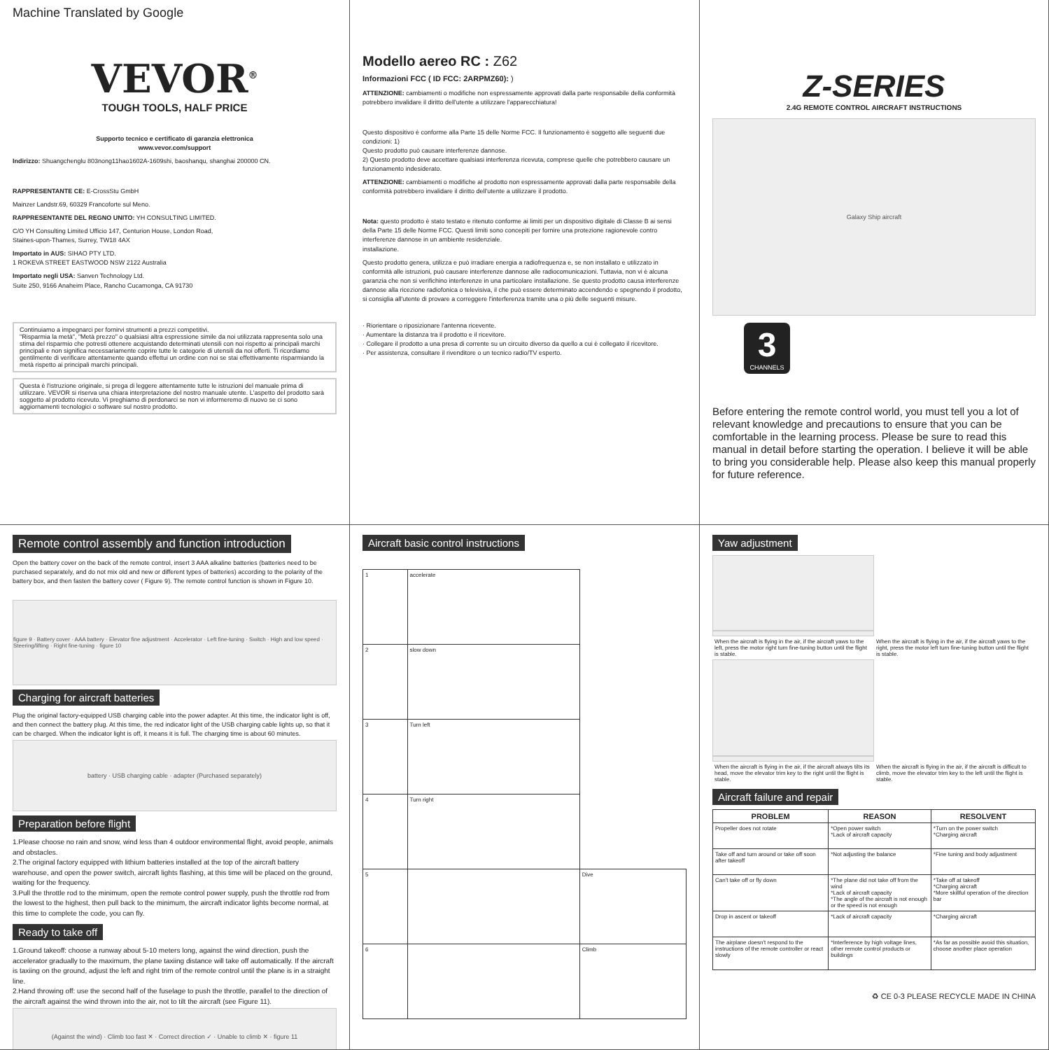Machine Translated by Google
VEVOR<sup>®</sup>
TOUGH TOOLS, HALF PRICE
Supporto tecnico e certificato di garanzia elettronica
www.vevor.com/support
Indirizzo: Shuangchenglu 803nong11hao1602A-1609shi, baoshanqu, shanghai 200000 CN.
RAPPRESENTANTE CE: E-CrossStu GmbH
Mainzer Landstr.69, 60329 Francoforte sul Meno.
RAPPRESENTANTE DEL REGNO UNITO: YH CONSULTING LIMITED.
C/O YH Consulting Limited Ufficio 147, Centurion House, London Road,
Staines-upon-Thames, Surrey, TW18 4AX
Importato in AUS: SIHAO PTY LTD.
1 ROKEVA STREET EASTWOOD NSW 2122 Australia
Importato negli USA: Sanven Technology Ltd.
Suite 250, 9166 Anaheim Place, Rancho Cucamonga, CA 91730
Continuiamo a impegnarci per fornirvi strumenti a prezzi competitivi.
"Risparmia la metà", "Metà prezzo" o qualsiasi altra espressione simile da noi utilizzata rappresenta solo una stima del risparmio che potresti ottenere acquistando determinati utensili con noi rispetto ai principali marchi principali e non significa necessariamente coprire tutte le categorie di utensili da noi offerti. Ti ricordiamo gentilmente di verificare attentamente quando effettui un ordine con noi se stai effettivamente risparmiando la metà rispetto ai principali marchi principali.
Questa è l'istruzione originale, si prega di leggere attentamente tutte le istruzioni del manuale prima di utilizzare. VEVOR si riserva una chiara interpretazione del nostro manuale utente. L'aspetto del prodotto sarà soggetto al prodotto ricevuto. Vi preghiamo di perdonarci se non vi informeremo di nuovo se ci sono aggiornamenti tecnologici o software sul nostro prodotto.
Modello aereo RC : Z62
Informazioni FCC ( ID FCC: 2ARPMZ60): )
ATTENZIONE: cambiamenti o modifiche non espressamente approvati dalla parte responsabile della conformità potrebbero invalidare il diritto dell'utente a utilizzare l'apparecchiatura!
Questo dispositivo è conforme alla Parte 15 delle Norme FCC. Il funzionamento è soggetto alle seguenti due condizioni: 1)
Questo prodotto può causare interferenze dannose.
2) Questo prodotto deve accettare qualsiasi interferenza ricevuta, comprese quelle che potrebbero causare un funzionamento indesiderato.
ATTENZIONE: cambiamenti o modifiche al prodotto non espressamente approvati dalla parte responsabile della conformità potrebbero invalidare il diritto dell'utente a utilizzare il prodotto.
Nota: questo prodotto è stato testato e ritenuto conforme ai limiti per un dispositivo digitale di Classe B ai sensi della Parte 15 delle Norme FCC. Questi limiti sono concepiti per fornire una protezione ragionevole contro interferenze dannose in un ambiente residenziale.
installazione.
Questo prodotto genera, utilizza e può irradiare energia a radiofrequenza e, se non installato e utilizzato in conformità alle istruzioni, può causare interferenze dannose alle radiocomunicazioni. Tuttavia, non vi è alcuna garanzia che non si verifichino interferenze in una particolare installazione. Se questo prodotto causa interferenze dannose alla ricezione radiofonica o televisiva, il che può essere determinato accendendo e spegnendo il prodotto, si consiglia all'utente di provare a correggere l'interferenza tramite una o più delle seguenti misure.
· Riorientare o riposizionare l'antenna ricevente.
· Aumentare la distanza tra il prodotto e il ricevitore.
· Collegare il prodotto a una presa di corrente su un circuito diverso da quello a cui è collegato il ricevitore.
· Per assistenza, consultare il rivenditore o un tecnico radio/TV esperto.
Z-SERIES
2.4G REMOTE CONTROL AIRCRAFT INSTRUCTIONS
Galaxy Ship aircraft
3
CHANNELS
Before entering the remote control world, you must tell you a lot of relevant knowledge and precautions to ensure that you can be comfortable in the learning process. Please be sure to read this manual in detail before starting the operation. I believe it will be able to bring you considerable help. Please also keep this manual properly for future reference.
Remote control assembly and function introduction
Open the battery cover on the back of the remote control, insert 3 AAA alkaline batteries (batteries need to be purchased separately, and do not mix old and new or different types of batteries) according to the polarity of the battery box, and then fasten the battery cover ( Figure 9). The remote control function is shown in Figure 10.
figure 9 · Battery cover · AAA battery · Elevator fine adjustment · Accelerator · Left fine-tuning · Switch · High and low speed · Steering/lifting · Right fine-tuning · figure 10
Charging for aircraft batteries
Plug the original factory-equipped USB charging cable into the power adapter. At this time, the indicator light is off, and then connect the battery plug. At this time, the red indicator light of the USB charging cable lights up, so that it can be charged. When the indicator light is off, it means it is full. The charging time is about 60 minutes.
battery · USB charging cable · adapter (Purchased separately)
Preparation before flight
1.Please choose no rain and snow, wind less than 4 outdoor environmental flight, avoid people, animals and obstacles.
2.The original factory equipped with lithium batteries installed at the top of the aircraft battery warehouse, and open the power switch, aircraft lights flashing, at this time will be placed on the ground, waiting for the frequency.
3.Pull the throttle rod to the minimum, open the remote control power supply, push the throttle rod from the lowest to the highest, then pull back to the minimum, the aircraft indicator lights become normal, at this time to complete the code, you can fly.
Ready to take off
1.Ground takeoff: choose a runway about 5-10 meters long, against the wind direction, push the accelerator gradually to the maximum, the plane taxiing distance will take off automatically. If the aircraft is taxiing on the ground, adjust the left and right trim of the remote control until the plane is in a straight line.
2.Hand throwing off: use the second half of the fuselage to push the throttle, parallel to the direction of the aircraft against the wind thrown into the air, not to tilt the aircraft (see Figure 11).
(Against the wind) · Climb too fast ✕ · Correct direction ✓ · Unable to climb ✕ · figure 11
Aircraft basic control instructions
| 1 | accelerate | |
| 2 | slow down | |
| 3 | Turn left | |
| 4 | Turn right | |
| 5 | | Dive |
| 6 | | Climb |
Yaw adjustment
| When the aircraft is flying in the air, if the aircraft yaws to the left, press the motor right turn fine-tuning button until the flight is stable. | When the aircraft is flying in the air, if the aircraft yaws to the right, press the motor left turn fine-tuning button until the flight is stable. |
| When the aircraft is flying in the air, if the aircraft always tilts its head, move the elevator trim key to the right until the flight is stable. | When the aircraft is flying in the air, if the aircraft is difficult to climb, move the elevator trim key to the left until the flight is stable. |
Aircraft failure and repair
| PROBLEM | REASON | RESOLVENT |
| --- | --- | --- |
| Propeller does not rotate | *Open power switch *Lack of aircraft capacity | *Turn on the power switch *Charging aircraft |
| Take off and turn around or take off soon after takeoff | *Not adjusting the balance | *Fine tuning and body adjustment |
| Can't take off or fly down | *The plane did not take off from the wind *Lack of aircraft capacity *The angle of the aircraft is not enough or the speed is not enough | *Take off at takeoff *Charging aircraft *More skillful operation of the direction bar |
| Drop in ascent or takeoff | *Lack of aircraft capacity | *Charging aircraft |
| The airplane doesn't respond to the instructions of the remote controller or react slowly | *Interference by high voltage lines, other remote control products or buildings | *As far as possible avoid this situation, choose another place operation |
♻ CE 0-3 PLEASE RECYCLE MADE IN CHINA